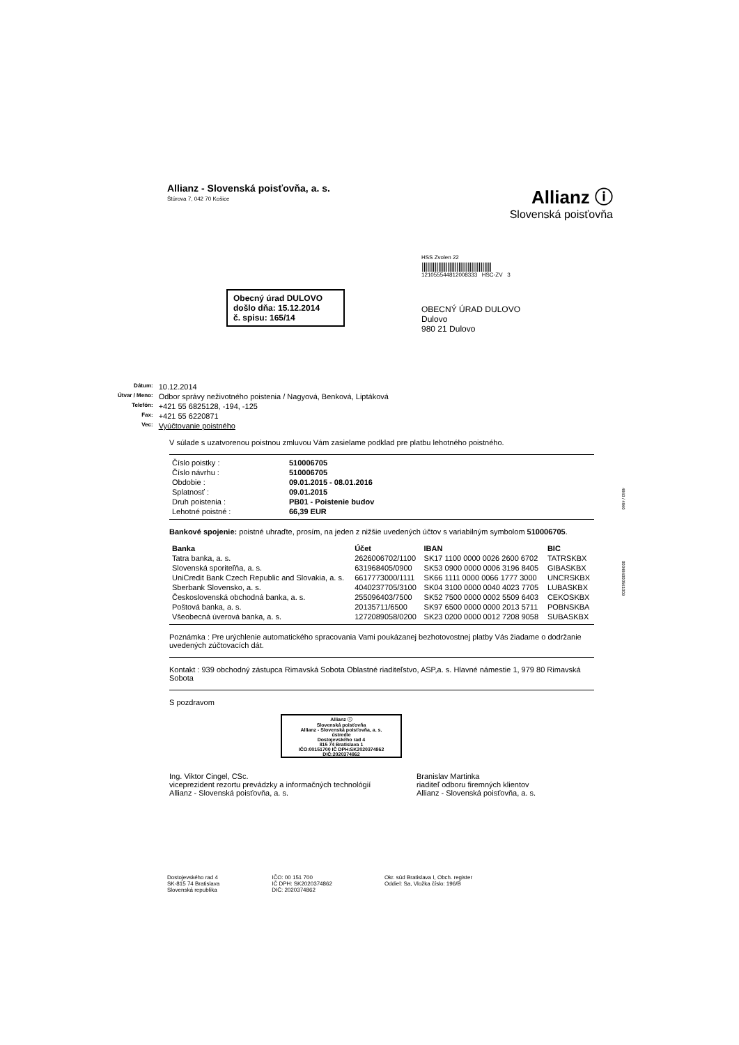Allianz - Slovenská poisťovňa, a. s.
Štúrova 7, 042 70 Košice
Allianz ⓘ
Slovenská poisťovňa
HSS Zvolen 22
||||||||||||||||||||||||||||||||||||||
121055544812008333 HSC-ZV 3
Obecný úrad DULOVO
došlo dňa: 15.12.2014
č. spisu: 165/14
OBECNÝ ÚRAD DULOVO
Dulovo
980 21 Dulovo
| Dátum: | 10.12.2014 |
| Útvar / Meno: | Odbor správy neživotného poistenia / Nagyová, Benková, Liptáková |
| Telefón: | +421 55 6825128, -194, -125 |
| Fax: | +421 55 6220871 |
| Vec: | Vyúčtovanie poistného |
V súlade s uzatvorenou poistnou zmluvou Vám zasielame podklad pre platbu lehotného poistného.
| Číslo poistky : | 510006705 |
| Číslo návrhu : | 510006705 |
| Obdobie : | 09.01.2015 - 08.01.2016 |
| Splatnosť : | 09.01.2015 |
| Druh poistenia : | PB01 - Poistenie budov |
| Lehotné poistné : | 66,39 EUR |
Bankové spojenie: poistné uhraďte, prosím, na jeden z nižšie uvedených účtov s variabilným symbolom 510006705.
| Banka | Účet | IBAN | BIC |
| --- | --- | --- | --- |
| Tatra banka, a. s. | 2626006702/1100 | SK17 1100 0000 0026 2600 6702 | TATRSKBX |
| Slovenská sporiteľňa, a. s. | 631968405/0900 | SK53 0900 0000 0006 3196 8405 | GIBASKBX |
| UniCredit Bank Czech Republic and Slovakia, a. s. | 6617773000/1111 | SK66 1111 0000 0066 1777 3000 | UNCRSKBX |
| Sberbank Slovensko, a. s. | 4040237705/3100 | SK04 3100 0000 0040 4023 7705 | LUBASKBX |
| Československá obchodná banka, a. s. | 255096403/7500 | SK52 7500 0000 0002 5509 6403 | CEKOSKBX |
| Poštová banka, a. s. | 20135711/6500 | SK97 6500 0000 0000 2013 5711 | POBNSKBA |
| Všeobecná úverová banka, a. s. | 1272089058/0200 | SK23 0200 0000 0012 7208 9058 | SUBASKBX |
Poznámka : Pre urýchlenie automatického spracovania Vami poukázanej bezhotovostnej platby Vás žiadame o dodržanie uvedených zúčtovacích dát.
Kontakt : 939 obchodný zástupca Rimavská Sobota Oblastné riaditeľstvo, ASP,a. s. Hlavné námestie 1, 979 80 Rimavská Sobota
S pozdravom
Allianz ⓘ
Slovenská poisťovňa
Allianz - Slovenská poisťovňa, a. s.
ústredie
Dostojevského rad 4
815 74 Bratislava 1
IČO:00151700 IČ DPH:SK2020374862 DIČ:2020374862
Ing. Viktor Cingel, CSc.
viceprezident rezortu prevádzky a informačných technológií
Allianz - Slovenská poisťovňa, a. s.
Branislav Martinka
riaditeľ odboru firemných klientov
Allianz - Slovenská poisťovňa, a. s.
Dostojevského rad 4
SK-815 74 Bratislava
Slovenská republika
IČO: 00 151 700
IČ DPH: SK2020374862
DIČ: 2020374862
Okr. súd Bratislava I, Obch. register
Oddiel: Sa, Vložka číslo: 196/B
4860 / 4860
000486000561009